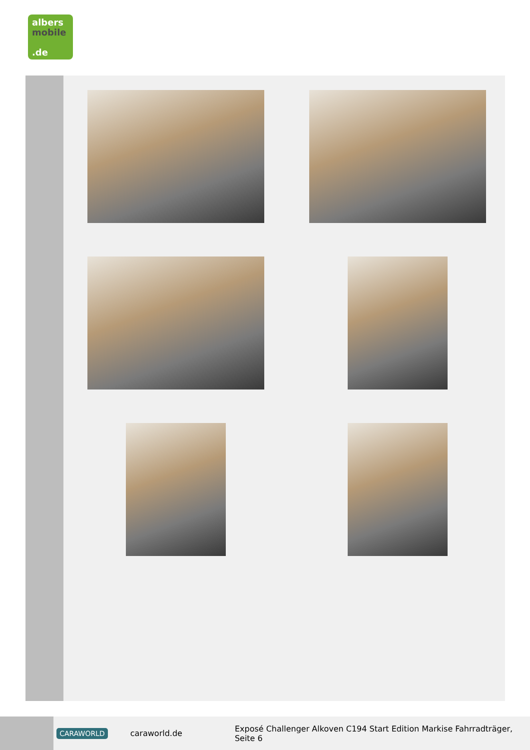albers
mobile
.de
CARAWORLD caraworld.de Exposé Challenger Alkoven C194 Start Edition Markise Fahrradträger, Seite 6